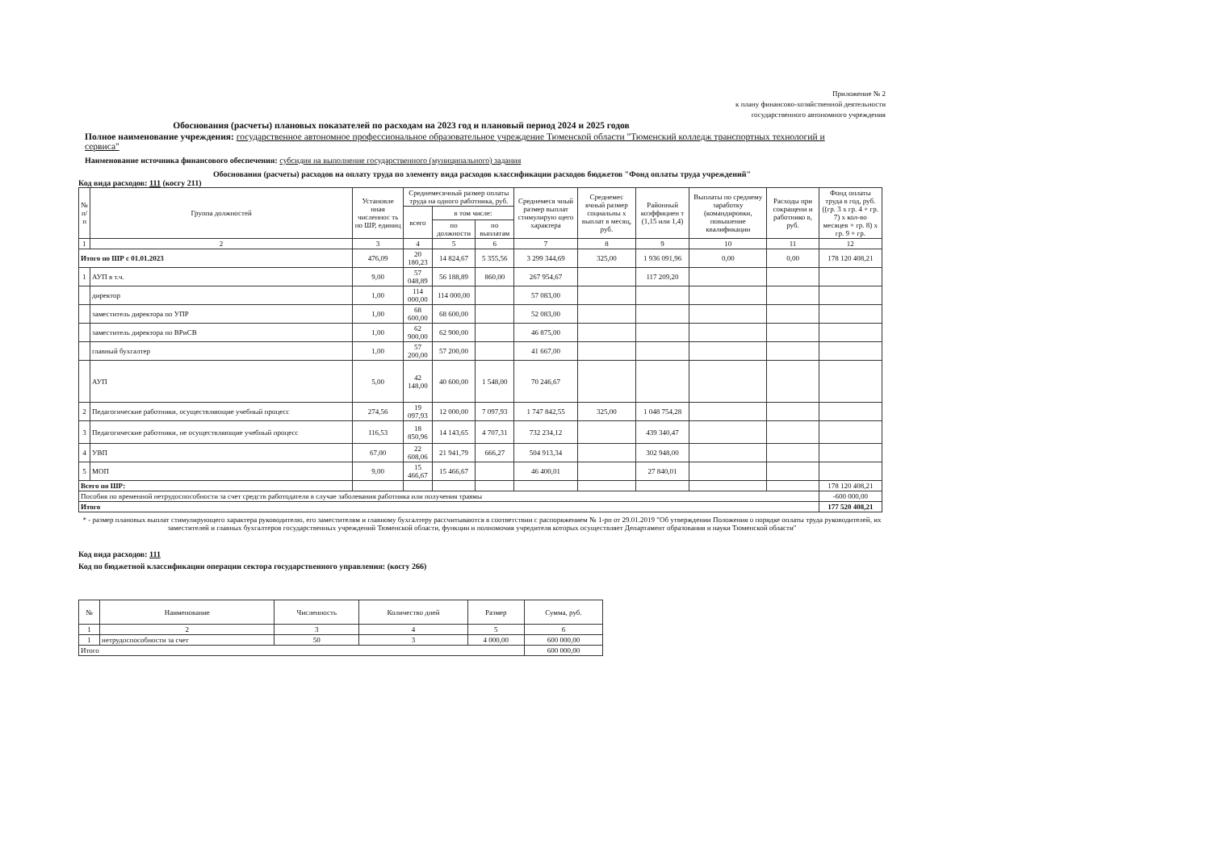Приложение № 2
к плану финансово-хозяйственной деятельности
государственного автономного учреждения
Обоснования (расчеты) плановых показателей по расходам на 2023 год и плановый период 2024 и 2025 годов
Полное наименование учреждения: государственное автономное профессиональное образовательное учреждение Тюменской области "Тюменский колледж транспортных технологий и сервиса"
Наименование источника финансового обеспечения: субсидия на выполнение государственного (муниципального) задания
Обоснования (расчеты) расходов на оплату труда по элементу вида расходов классификации расходов бюджетов "Фонд оплаты труда учреждений"
Код вида расходов: 111 (косгу 211)
| № п/п | Группа должностей | Установле нная численнос ть по ШР, единиц | Среднемесячный размер оплаты труда на одного работника, руб. | | | Среднемеся чный размер выплат стимулирую щего характера | Среднемес ячный размер социальны х выплат в месяц, руб. | Районный коэффициен т (1,15 или 1,4) | Выплаты по среднему заработку (командировки, повышение квалификации | Расходы при сокращени и работнико в, руб. | Фонд оплаты труда в год, руб. ((гр. 3 х гр. 4 + гр. 7) х кол-во месяцев + гр. 8) х гр. 9 + гр. |
| --- | --- | --- | --- | --- | --- | --- | --- | --- | --- | --- | --- |
| | | | всего | в том числе: | | | | | | | |
| | | | | по должности | по выплатам | | | | | | |
| 1 | 2 | 3 | 4 | 5 | 6 | 7 | 8 | 9 | 10 | 11 | 12 |
| Итого по ШР с 01.01.2023 | | 476,09 | 20 180,23 | 14 824,67 | 5 355,56 | 3 299 344,69 | 325,00 | 1 936 091,96 | 0,00 | 0,00 | 178 120 408,21 |
| 1 | АУП в т.ч. | 9,00 | 57 048,89 | 56 188,89 | 860,00 | 267 954,67 | | 117 209,20 | | | |
| | директор | 1,00 | 114 000,00 | 114 000,00 | | 57 083,00 | | | | | |
| | заместитель директора по УПР | 1,00 | 68 600,00 | 68 600,00 | | 52 083,00 | | | | | |
| | заместитель директора по ВРиСВ | 1,00 | 62 900,00 | 62 900,00 | | 46 875,00 | | | | | |
| | главный бухгалтер | 1,00 | 57 200,00 | 57 200,00 | | 41 667,00 | | | | | |
| | АУП | 5,00 | 42 148,00 | 40 600,00 | 1 548,00 | 70 246,67 | | | | | |
| 2 | Педагогические работники, осуществляющие учебный процесс | 274,56 | 19 097,93 | 12 000,00 | 7 097,93 | 1 747 842,55 | 325,00 | 1 048 754,28 | | | |
| 3 | Педагогические работники, не осуществляющие учебный процесс | 116,53 | 18 850,96 | 14 143,65 | 4 707,31 | 732 234,12 | | 439 340,47 | | | |
| 4 | УВП | 67,00 | 22 608,06 | 21 941,79 | 666,27 | 504 913,34 | | 302 948,00 | | | |
| 5 | МОП | 9,00 | 15 466,67 | 15 466,67 | | 46 400,01 | | 27 840,01 | | | |
| Всего по ШР: | | | | | | | | | | | 178 120 408,21 |
| Пособия по временной нетрудоспособности за счет средств работодателя в случае заболевания работника или получения травмы | | | | | | | | | | | -600 000,00 |
| Итого | | | | | | | | | | | 177 520 408,21 |
* - размер плановых выплат стимулирующего характера руководителю, его заместителям и главному бухгалтеру рассчитываются в соответствии с распоряжением № 1-рп от 29.01.2019 "Об утверждении Положения о порядке оплаты труда руководителей, их заместителей и главных бухгалтеров государственных учреждений Тюменской области, функции и полномочия учредителя которых осуществляет Департамент образования и науки Тюменской области"
Код вида расходов: 111
Код по бюджетной классификации операции сектора государственного управления: (косгу 266)
| № | Наименование | Численность | Количество дней | Размер | Сумма, руб. |
| --- | --- | --- | --- | --- | --- |
| 1 | 2 | 3 | 4 | 5 | 6 |
| 1 | нетрудоспособности за счет | 50 | 3 | 4 000,00 | 600 000,00 |
| Итого | | | | | 600 000,00 |